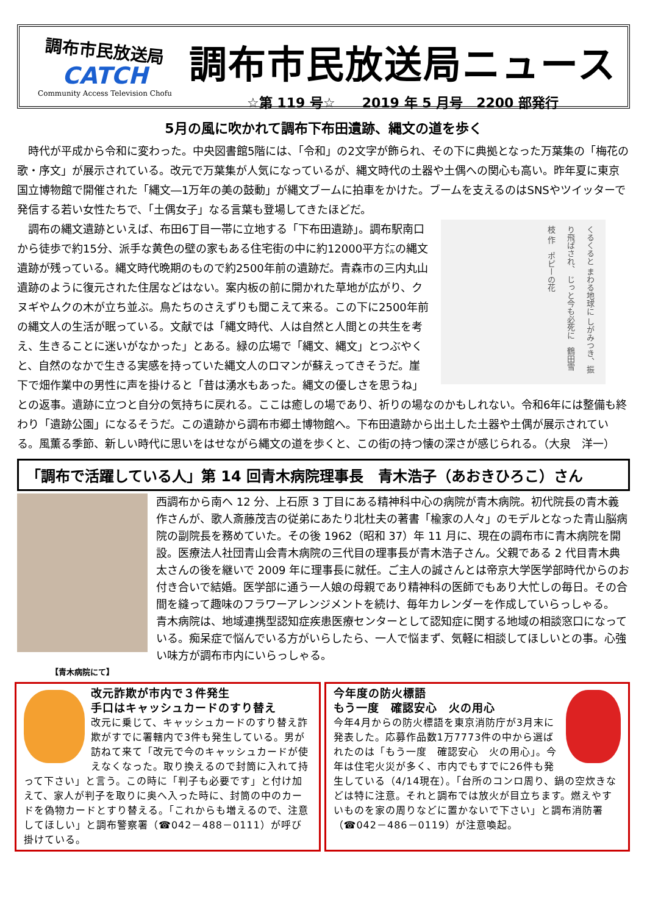調布市民放送局
CATCH
Community Access Television Chofu
調布市民放送局ニュース
☆第 119 号☆　　2019 年 5 月号　2200 部発行
5月の風に吹かれて調布下布田遺跡、縄文の道を歩く
時代が平成から令和に変わった。中央図書館5階には、「令和」の2文字が飾られ、その下に典拠となった万葉集の「梅花の歌・序文」が展示されている。改元で万葉集が人気になっているが、縄文時代の土器や土偶への関心も高い。昨年夏に東京国立博物館で開催された「縄文―1万年の美の鼓動」が縄文ブームに拍車をかけた。ブームを支えるのはSNSやツイッターで発信する若い女性たちで、「土偶女子」なる言葉も登場してきたほどだ。
くるくると まわる地球に しがみつき、振り飛ばされ、 じっと今も必死に　鶴田雪枝 作　ポピーの花
調布の縄文遺跡といえば、布田6丁目一帯に立地する「下布田遺跡」。調布駅南口から徒歩で約15分、派手な黄色の壁の家もある住宅街の中に約12000平方㍍の縄文遺跡が残っている。縄文時代晩期のもので約2500年前の遺跡だ。青森市の三内丸山遺跡のように復元された住居などはない。案内板の前に開かれた草地が広がり、クヌギやムクの木が立ち並ぶ。鳥たちのさえずりも聞こえて来る。この下に2500年前の縄文人の生活が眠っている。文献では「縄文時代、人は自然と人間との共生を考え、生きることに迷いがなかった」とある。緑の広場で「縄文、縄文」とつぶやくと、自然のなかで生きる実感を持っていた縄文人のロマンが蘇えってきそうだ。崖下で畑作業中の男性に声を掛けると「昔は湧水もあった。縄文の優しさを思うね」との返事。遺跡に立つと自分の気持ちに戻れる。ここは癒しの場であり、祈りの場なのかもしれない。令和6年には整備も終わり「遺跡公園」になるそうだ。この遺跡から調布市郷土博物館へ。下布田遺跡から出土した土器や土偶が展示されている。風薫る季節、新しい時代に思いをはせながら縄文の道を歩くと、この街の持つ懐の深さが感じられる。（大泉　洋一）
「調布で活躍している人」第 14 回青木病院理事長　青木浩子（あおきひろこ）さん
【青木病院にて】
西調布から南へ 12 分、上石原 3 丁目にある精神科中心の病院が青木病院。初代院長の青木義作さんが、歌人斎藤茂吉の従弟にあたり北杜夫の著書「楡家の人々」のモデルとなった青山脳病院の副院長を務めていた。その後 1962（昭和 37）年 11 月に、現在の調布市に青木病院を開設。医療法人社団青山会青木病院の三代目の理事長が青木浩子さん。父親である 2 代目青木典太さんの後を継いで 2009 年に理事長に就任。ご主人の誠さんとは帝京大学医学部時代からのお付き合いで結婚。医学部に通う一人娘の母親であり精神科の医師でもあり大忙しの毎日。その合間を縫って趣味のフラワーアレンジメントを続け、毎年カレンダーを作成していらっしゃる。
青木病院は、地域連携型認知症疾患医療センターとして認知症に関する地域の相談窓口になっている。痴呆症で悩んでいる方がいらしたら、一人で悩まず、気軽に相談してほしいとの事。心強い味方が調布市内にいらっしゃる。
改元詐欺が市内で３件発生
手口はキャッシュカードのすり替え
改元に乗じて、キャッシュカードのすり替え詐欺がすでに署轄内で3件も発生している。男が訪ねて来て「改元で今のキャッシュカードが使えなくなった。取り換えるので封筒に入れて持って下さい」と言う。この時に「判子も必要です」と付け加えて、家人が判子を取りに奥へ入った時に、封筒の中のカードを偽物カードとすり替える。「これからも増えるので、注意してほしい」と調布警察署（☎042－488－0111）が呼び掛けている。
今年度の防火標語
もう一度　確認安心　火の用心
今年4月からの防火標語を東京消防庁が3月末に発表した。応募作品数1万7773件の中から選ばれたのは「もう一度　確認安心　火の用心」。今年は住宅火災が多く、市内でもすでに26件も発生している（4/14現在）。「台所のコンロ周り、鍋の空炊きなどは特に注意。それと調布では放火が目立ちます。燃えやすいものを家の周りなどに置かないで下さい」と調布消防署（☎042－486－0119）が注意喚起。